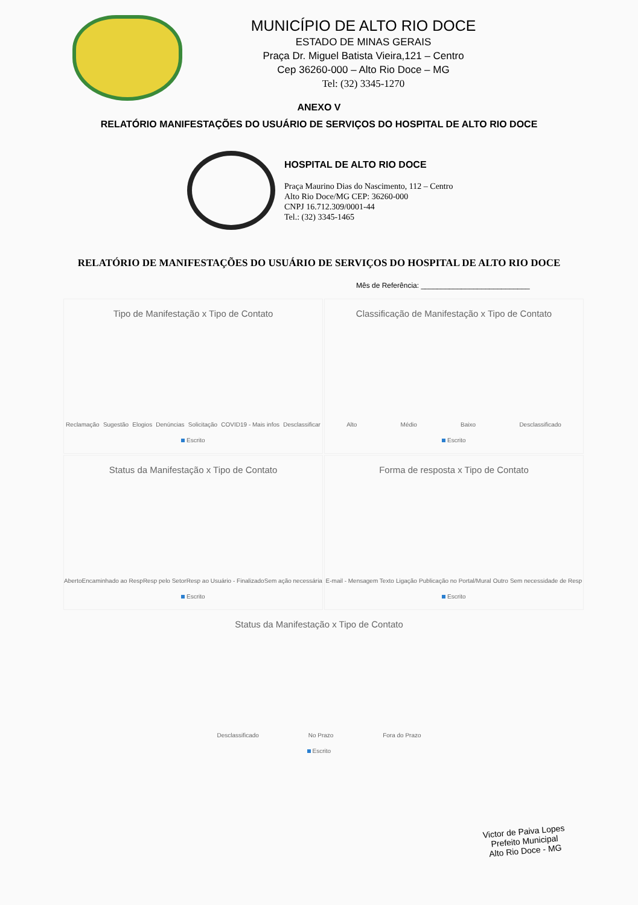MUNICÍPIO DE ALTO RIO DOCE
ESTADO DE MINAS GERAIS
Praça Dr. Miguel Batista Vieira,121 – Centro
Cep 36260-000 – Alto Rio Doce – MG
Tel: (32) 3345-1270
ANEXO V
RELATÓRIO MANIFESTAÇÕES DO USUÁRIO DE SERVIÇOS DO HOSPITAL DE ALTO RIO DOCE
HOSPITAL DE ALTO RIO DOCE
Praça Maurino Dias do Nascimento, 112 – Centro
Alto Rio Doce/MG CEP: 36260-000
CNPJ 16.712.309/0001-44
Tel.: (32) 3345-1465
RELATÓRIO DE MANIFESTAÇÕES DO USUÁRIO DE SERVIÇOS DO HOSPITAL DE ALTO RIO DOCE
Mês de Referência: ___________________________
Tipo de Manifestação x Tipo de Contato
Reclamação Sugestão Elogios Denúncias Solicitação COVID19 - Mais infos Desclassificar
Escrito
Classificação de Manifestação x Tipo de Contato
Alto Médio Baixo Desclassificado
Escrito
Status da Manifestação x Tipo de Contato
Aberto Encaminhado ao Resp Resp pelo Setor Resp ao Usuário - Finalizado Sem ação necessária
Escrito
Forma de resposta x Tipo de Contato
E-mail - Mensagem Texto Ligação Publicação no Portal/Mural Outro Sem necessidade de Resp
Escrito
Status da Manifestação x Tipo de Contato
Desclassificado No Prazo Fora do Prazo
Escrito
Victor de Paiva Lopes
Prefeito Municipal
Alto Rio Doce - MG